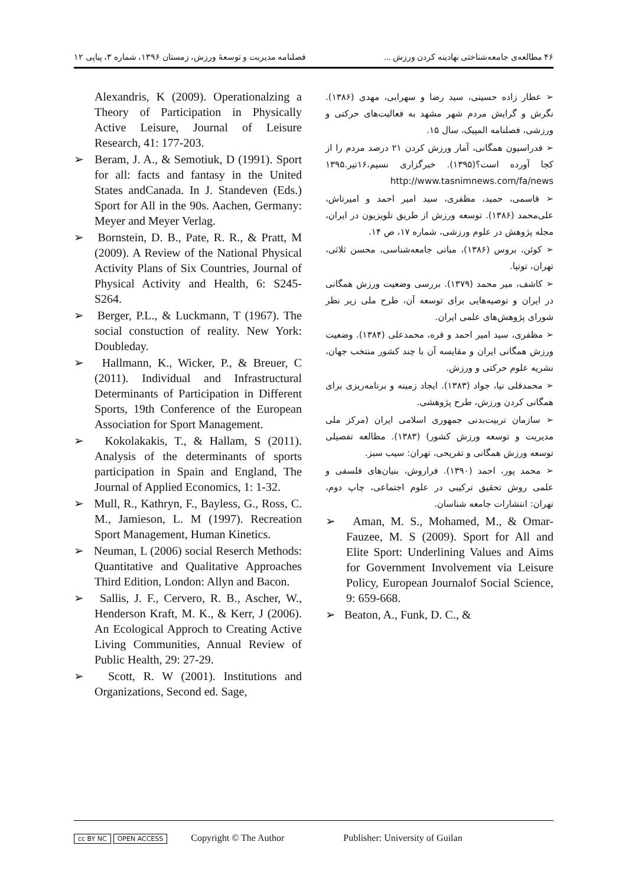۴۶ مطالعه‌ی جامعه‌شناختی نهادینه کردن ورزش ... فصلنامه مدیریت و توسعهٔ ورزش، زمستان ۱۳۹۶، شماره ۳، پیاپی ۱۲
➢ عطار زاده حسینی، سید رضا و سهرابی، مهدی (۱۳۸۶). نگرش و گرایش مردم شهر مشهد به فعالیت‌های حرکتی و ورزشی، فصلنامه المپیک، سال ۱۵.
➢ فدراسیون همگانی، آمار ورزش کردن ۲۱ درصد مردم را از کجا آورده است؟(۱۳۹۵). خبرگزاری نسیم،۱۶تیر.۱۳۹۵ http://www.tasnimnews.com/fa/news
➢ قاسمی، حمید، مظفری، سید امیر احمد و امیرتاش، علی‌محمد (۱۳۸۶). توسعه ورزش از طریق تلویزیون در ایران، مجله پژوهش در علوم ورزشی، شماره ۱۷، ص ۱۴.
➢ کوئن، بروس (۱۳۸۶)، مبانی جامعه‌شناسی، محسن ثلاثی، تهران، توتیا.
➢ کاشف، میر محمد (۱۳۷۹). بررسی وضعیت ورزش همگانی در ایران و توصیه‌هایی برای توسعه آن، طرح ملی زیر نظر شورای پژوهش‌های علمی ایران.
➢ مظفری، سید امیر احمد و قره، محمدعلی (۱۳۸۴). وضعیت ورزش همگانی ایران و مقایسه آن با چند کشور منتخب جهان، نشریه علوم حرکتی و ورزش.
➢ محمدقلی نیا، جواد (۱۳۸۳). ایجاد زمینه و برنامه‌ریزی برای همگانی کردن ورزش، طرح پژوهشی.
➢ سازمان تربیت‌بدنی جمهوری اسلامی ایران (مرکز ملی مدیریت و توسعه ورزش کشور) (۱۳۸۳). مطالعه تفصیلی توسعه ورزش همگانی و تفریحی، تهران: سیب سبز.
➢ محمد پور، احمد (۱۳۹۰). فراروش، بنیان‌های فلسفی و علمی روش تحقیق ترکیبی در علوم اجتماعی، چاپ دوم، تهران: انتشارات جامعه شناسان.
➢ Aman, M. S., Mohamed, M., & Omar-Fauzee, M. S (2009). Sport for All and Elite Sport: Underlining Values and Aims for Government Involvement via Leisure Policy, European Journalof Social Science, 9: 659-668.
➢ Beaton, A., Funk, D. C., &
Alexandris, K (2009). Operationalzing a Theory of Participation in Physically Active Leisure, Journal of Leisure Research, 41: 177-203.
➢ Beram, J. A., & Semotiuk, D (1991). Sport for all: facts and fantasy in the United States andCanada. In J. Standeven (Eds.) Sport for All in the 90s. Aachen, Germany: Meyer and Meyer Verlag.
➢ Bornstein, D. B., Pate, R. R., & Pratt, M (2009). A Review of the National Physical Activity Plans of Six Countries, Journal of Physical Activity and Health, 6: S245-S264.
➢ Berger, P.L., & Luckmann, T (1967). The social constuction of reality. New York: Doubleday.
➢ Hallmann, K., Wicker, P., & Breuer, C (2011). Individual and Infrastructural Determinants of Participation in Different Sports, 19th Conference of the European Association for Sport Management.
➢ Kokolakakis, T., & Hallam, S (2011). Analysis of the determinants of sports participation in Spain and England, The Journal of Applied Economics, 1: 1-32.
➢ Mull, R., Kathryn, F., Bayless, G., Ross, C. M., Jamieson, L. M (1997). Recreation Sport Management, Human Kinetics.
➢ Neuman, L (2006) social Reserch Methods: Quantitative and Qualitative Approaches Third Edition, London: Allyn and Bacon.
➢ Sallis, J. F., Cervero, R. B., Ascher, W., Henderson Kraft, M. K., & Kerr, J (2006). An Ecological Approch to Creating Active Living Communities, Annual Review of Public Health, 29: 27-29.
➢ Scott, R. W (2001). Institutions and Organizations, Second ed. Sage,
cc BY NC OPEN ACCESS Copyright © The Author Publisher: University of Guilan